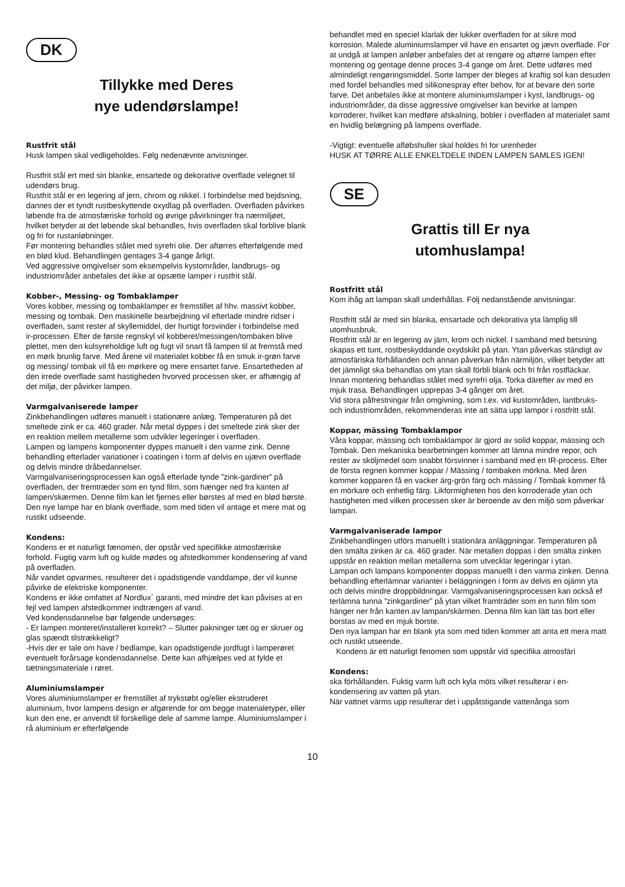DK
Tillykke med Deres
nye udendørslampe!
Rustfrit stål
Husk lampen skal vedligeholdes. Følg nedenævnte anvisninger.
Rustfrit stål ert med sin blanke, ensartede og dekorative overflade velegnet til udendørs brug.
Rustfrit stål er en legering af jern, chrom og nikkel. I forbindelse med bejdsning, dannes der et tyndt rustbeskyttende oxydlag på overfladen. Overfladen påvirkes løbende fra de atmosfæriske forhold og øvrige påvirkninger fra nærmiljøet, hvilket betyder at det løbende skal behandles, hvis overfladen skal forblive blank og fri for rustanløbninger.
Før montering behandles stålet med syrefri olie. Der aftørres efterfølgende med en blød klud. Behandlingen gentages 3-4 gange årligt.
Ved aggressive omgivelser som eksempelvis kystområder, landbrugs- og industriområder anbefales det ikke at opsætte lamper i rustfrit stål.
Kobber-, Messing- og Tombaklamper
Vores kobber, messing og tombaklamper er fremstillet af hhv. massivt kobber, messing og tombak. Den maskinelle bearbejdning vil efterlade mindre ridser i overfladen, samt rester af skyllemiddel, der hurtigt forsvinder i forbindelse med ir-processen. Efter de første regnskyl vil kobberet/messingen/tombaken blive plettet, men den kulsyreholdige luft og fugt vil snart få lampen til at fremstå med en mørk brunlig farve. Med årene vil materialet kobber få en smuk ir-grøn farve og messing/ tombak vil få en mørkere og mere ensartet farve. Ensartetheden af den irrede overflade samt hastigheden hvorved processen sker, er afhængig af det miljø, der påvirker lampen.
Varmgalvaniserede lamper
Zinkbehandlingen udføres manuelt i stationære anlæg. Temperaturen på det smeltede zink er ca. 460 grader. Når metal dyppes i det smeltede zink sker der en reaktion mellem metallerne som udvikler legeringer i overfladen.
Lampen og lampens komponenter dyppes manuelt i den varme zink. Denne behandling efterlader variationer i coatingen i form af delvis en ujævn overflade og delvis mindre dråbedannelser.
Varmgalvaniseringsprocessen kan også efterlade tynde ”zink-gardiner” på overfladen, der fremtræder som en tynd film, som hænger ned fra kanten af lampen/skærmen. Denne film kan let fjernes eller børstes af med en blød børste.
Den nye lampe har en blank overflade, som med tiden vil antage et mere mat og rustikt udseende.
Kondens:
Kondens er et naturligt fænomen, der opstår ved specifikke atmosfæriske forhold. Fugtig varm luft og kulde mødes og afstedkommer kondensering af vand på overfladen.
Når vandet opvarmes, resulterer det i opadstigende vanddampe, der vil kunne påvirke de elektriske komponenter.
Kondens er ikke omfattet af Nordlux´ garanti, med mindre det kan påvises at en fejl ved lampen afstedkommer indtrængen af vand.
Ved kondensdannelse bør følgende undersøges:
- Er lampen monteret/installeret korrekt? – Slutter pakninger tæt og er skruer og glas spændt tilstrækkeligt?
-Hvis der er tale om have / bedlampe, kan opadstigende jordfugt i lamperøret eventuelt forårsage kondensdannelse. Dette kan afhjælpes ved at fylde et tætningsmateriale i røret.
Aluminiumslamper
Vores aluminiumslamper er fremstillet af trykstøbt og/eller ekstruderet aluminium, hvor lampens design er afgørende for om begge materialetyper, eller kun den ene, er anvendt til forskellige dele af samme lampe. Aluminiumslamper i rå aluminium er efterfølgende
behandlet med en speciel klarlak der lukker overfladen for at sikre mod korrosion. Malede aluminiumslamper vil have en ensartet og jævn overflade. For at undgå at lampen anløber anbefales det at rengøre og aftørre lampen efter montering og gentage denne proces 3-4 gange om året. Dette udføres med almindeligt rengøringsmiddel. Sorte lamper der bleges af kraftig sol kan desuden med fordel behandles med silikonespray efter behov, for at bevare den sorte farve. Det anbefales ikke at montere aluminiumslamper i kyst, landbrugs- og industriområder, da disse aggressive omgivelser kan bevirke at lampen korroderer, hvilket kan medføre afskalning, bobler i overfladen af materialet samt en hvidlig belægning på lampens overflade.
-Vigtigt: eventuelle afløbshuller skal holdes fri for urenheder
HUSK AT TØRRE ALLE ENKELTDELE INDEN LAMPEN SAMLES IGEN!
SE
Grattis till Er nya
utomhuslampa!
Rostfritt stål
Kom ihåg att lampan skall underhållas. Följ nedanstående anvisningar.
Rostfritt stål är med sin blanka, ensartade och dekorativa yta lämplig till utomhusbruk.
Rostfritt stål är en legering av järn, krom och nickel. I samband med betsning skapas ett tunt, rostbeskyddande oxydskikt på ytan. Ytan påverkas ständigt av atmosfäriska förhållanden och annan påverkan från närmiljön, vilket betyder att det jämnligt ska behandlas om ytan skall förbli blank och fri från rostfläckar.
Innan montering behandlas stålet med syrefri olja. Torka därefter av med en mjuk trasa. Behandlingen upprepas 3-4 gånger om året.
Vid stora påfrestningar från omgivning, som t.ex. vid kustområden, lantbruks- och industriområden, rekommenderas inte att sätta upp lampor i rostfritt stål.
Koppar, mässing Tombaklampor
Våra koppar, mässing och tombaklampor är gjord av solid koppar, mässing och Tombak. Den mekaniska bearbetningen kommer att lämna mindre repor, och rester av sköljmedel som snabbt försvinner i samband med en IR-process. Efter de första regnen kommer koppar / Mässing / tombaken mörkna. Med åren kommer kopparen få en vacker ärg-grön färg och mässing / Tombak kommer få en mörkare och enhetlig färg. Likformigheten hos den korroderade ytan och hastigheten med vilken processen sker är beroende av den miljö som påverkar lampan.
Varmgalvaniserade lampor
Zinkbehandlingen utförs manuellt i stationära anläggningar. Temperaturen på den smälta zinken är ca. 460 grader. När metallen doppas i den smälta zinken uppstår en reaktion mellan metallerna som utvecklar legeringar i ytan.
Lampan och lampans komponenter doppas manuellt i den varma zinken. Denna behandling efterlämnar varianter i beläggningen i form av delvis en ojämn yta och delvis mindre droppbildningar. Varmgalvaniseringsprocessen kan också ef terlämna tunna ”zinkgardiner” på ytan vilket framträder som en tunn film som hänger ner från kanten av lampan/skärmen. Denna film kan lätt tas bort eller borstas av med en mjuk borste.
Den nya lampan har en blank yta som med tiden kommer att anta ett mera matt och rustikt utseende.
Kondens är ett naturligt fenomen som uppstår vid specifika atmosfäri
Kondens:
ska förhållanden. Fuktig varm luft och kyla möts vilket resulterar i en-kondensering av vatten på ytan.
När vattnet värms upp resulterar det i uppåtstigande vattenånga som
10